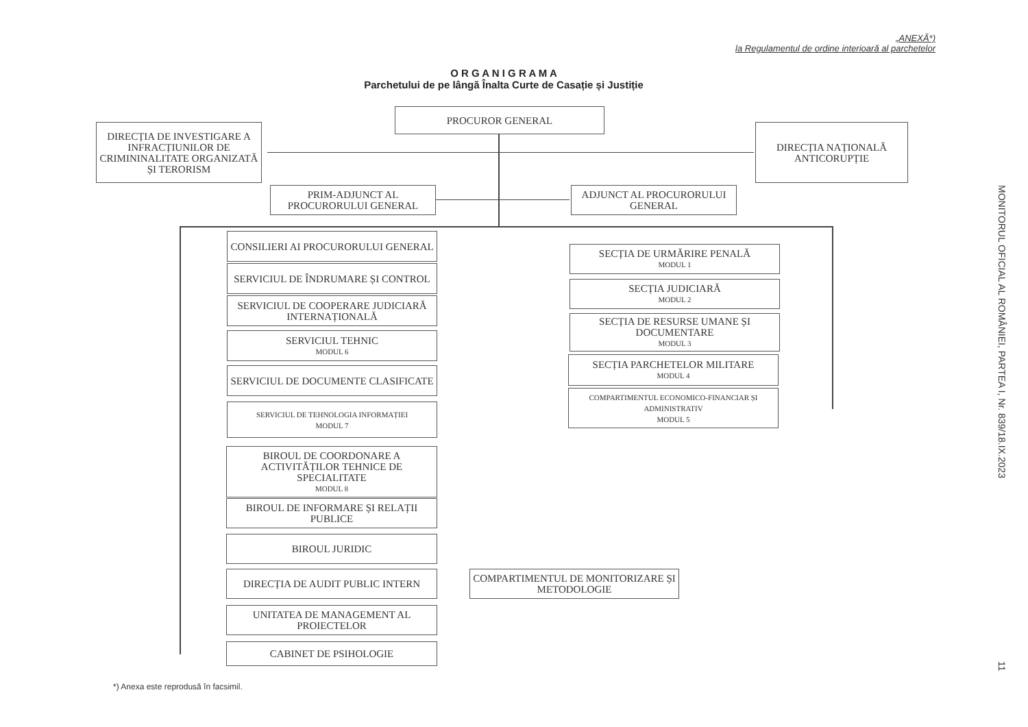„ANEXĂ*)
la Regulamentul de ordine interioară al parchetelor
O R G A N I G R A M A
Parchetului de pe lângă Înalta Curte de Casație și Justiție
PROCUROR GENERAL
DIRECȚIA DE INVESTIGARE A INFRACȚIUNILOR DE CRIMININALITATE ORGANIZATĂ ȘI TERORISM
DIRECȚIA NAȚIONALĂ ANTICORUPȚIE
PRIM-ADJUNCT AL PROCURORULUI GENERAL
ADJUNCT AL PROCURORULUI GENERAL
CONSILIERI AI PROCURORULUI GENERAL
SERVICIUL DE ÎNDRUMARE ȘI CONTROL
SERVICIUL DE COOPERARE JUDICIARĂ INTERNAȚIONALĂ
SERVICIUL TEHNIC
MODUL 6
SERVICIUL DE DOCUMENTE CLASIFICATE
SERVICIUL DE TEHNOLOGIA INFORMAȚIEI
MODUL 7
BIROUL DE COORDONARE A ACTIVITĂȚILOR TEHNICE DE SPECIALITATE
MODUL 8
BIROUL DE INFORMARE ȘI RELAȚII PUBLICE
BIROUL JURIDIC
DIRECȚIA DE AUDIT PUBLIC INTERN
COMPARTIMENTUL DE MONITORIZARE ȘI METODOLOGIE
UNITATEA DE MANAGEMENT AL PROIECTELOR
CABINET DE PSIHOLOGIE
SECȚIA DE URMĂRIRE PENALĂ
MODUL 1
SECȚIA JUDICIARĂ
MODUL 2
SECȚIA DE RESURSE UMANE ȘI DOCUMENTARE
MODUL 3
SECȚIA PARCHETELOR MILITARE
MODUL 4
COMPARTIMENTUL ECONOMICO-FINANCIAR ȘI ADMINISTRATIV
MODUL 5
MONITORUL OFICIAL AL ROMÂNIEI, PARTEA I, Nr. 839/18.IX.2023
11
*) Anexa este reprodusă în facsimil.